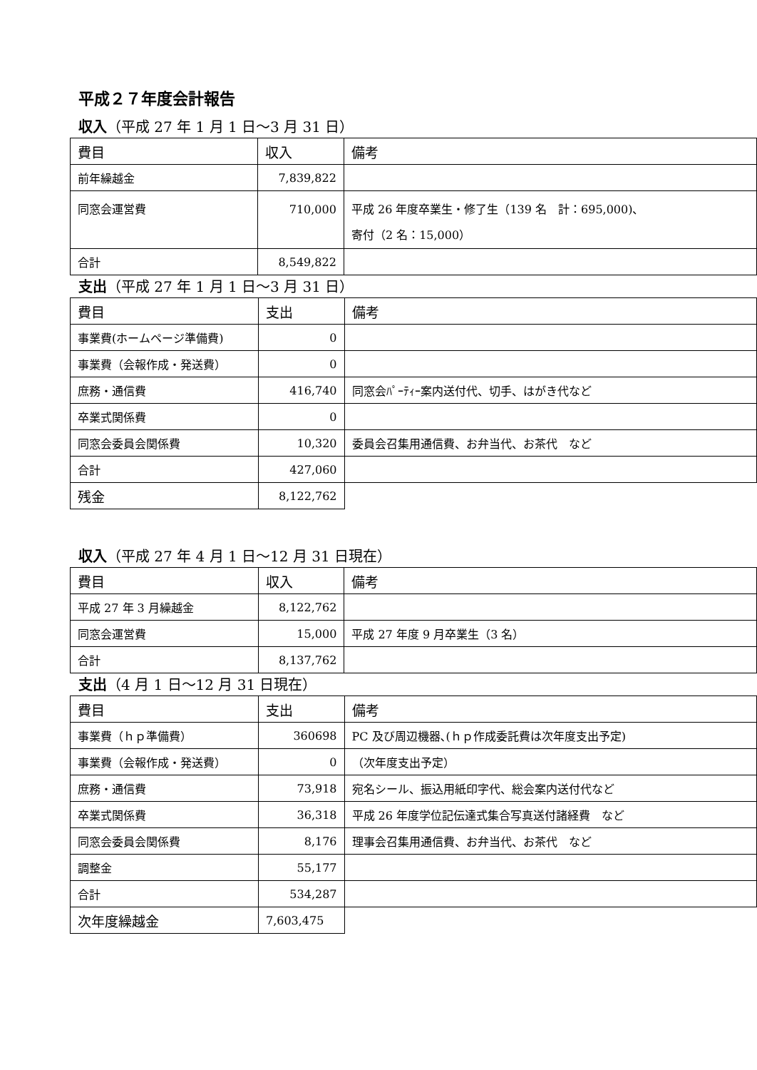平成２７年度会計報告
収入（平成 27 年 1 月 1 日～3 月 31 日）
| 費目 | 収入 | 備考 |
| 前年繰越金 | 7,839,822 | |
| 同窓会運営費 | 710,000 | 平成 26 年度卒業生・修了生（139 名 計：695,000)、 寄付（2 名：15,000） |
| 合計 | 8,549,822 | |
支出（平成 27 年 1 月 1 日～3 月 31 日）
| 費目 | 支出 | 備考 |
| 事業費(ホームページ準備費) | 0 | |
| 事業費（会報作成・発送費） | 0 | |
| 庶務・通信費 | 416,740 | 同窓会ﾊﾟｰﾃｨｰ案内送付代、切手、はがき代など |
| 卒業式関係費 | 0 | |
| 同窓会委員会関係費 | 10,320 | 委員会召集用通信費、お弁当代、お茶代 など |
| 合計 | 427,060 | |
| 残金 | 8,122,762 | |
収入（平成 27 年 4 月 1 日～12 月 31 日現在）
| 費目 | 収入 | 備考 |
| 平成 27 年 3 月繰越金 | 8,122,762 | |
| 同窓会運営費 | 15,000 | 平成 27 年度 9 月卒業生（3 名） |
| 合計 | 8,137,762 | |
支出（4 月 1 日～12 月 31 日現在）
| 費目 | 支出 | 備考 |
| 事業費（ｈｐ準備費） | 360698 | PC 及び周辺機器､(ｈｐ作成委託費は次年度支出予定) |
| 事業費（会報作成・発送費） | 0 | （次年度支出予定） |
| 庶務・通信費 | 73,918 | 宛名シール、振込用紙印字代、総会案内送付代など |
| 卒業式関係費 | 36,318 | 平成 26 年度学位記伝達式集合写真送付諸経費 など |
| 同窓会委員会関係費 | 8,176 | 理事会召集用通信費、お弁当代、お茶代 など |
| 調整金 | 55,177 | |
| 合計 | 534,287 | |
| 次年度繰越金 | 7,603,475 | |